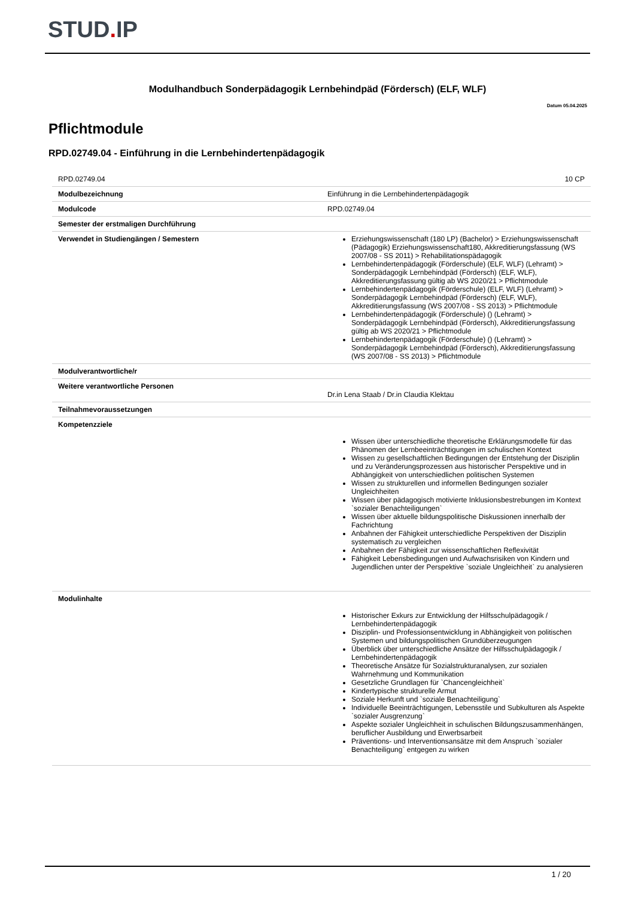STUD. IP
Modulhandbuch Sonderpädagogik Lernbehindpäd (Fördersch) (ELF, WLF)
Datum 05.04.2025
Pflichtmodule
RPD.02749.04 - Einführung in die Lernbehindertenpädagogik
| RPD.02749.04 | 10 CP |
| Modulbezeichnung | Einführung in die Lernbehindertenpädagogik |
| Modulcode | RPD.02749.04 |
| Semester der erstmaligen Durchführung | |
| Verwendet in Studiengängen / Semestern | Erziehungswissenschaft (180 LP) (Bachelor) > Erziehungswissenschaft (Pädagogik) Erziehungswissenschaft180, Akkreditierungsfassung (WS 2007/08 - SS 2011) > Rehabilitationspädagogik Lernbehindertenpädagogik (Förderschule) (ELF, WLF) (Lehramt) > Sonderpädagogik Lernbehindpäd (Fördersch) (ELF, WLF), Akkreditierungsfassung gültig ab WS 2020/21 > Pflichtmodule Lernbehindertenpädagogik (Förderschule) (ELF, WLF) (Lehramt) > Sonderpädagogik Lernbehindpäd (Fördersch) (ELF, WLF), Akkreditierungsfassung (WS 2007/08 - SS 2013) > Pflichtmodule Lernbehindertenpädagogik (Förderschule) () (Lehramt) > Sonderpädagogik Lernbehindpäd (Fördersch), Akkreditierungsfassung gültig ab WS 2020/21 > Pflichtmodule Lernbehindertenpädagogik (Förderschule) () (Lehramt) > Sonderpädagogik Lernbehindpäd (Fördersch), Akkreditierungsfassung (WS 2007/08 - SS 2013) > Pflichtmodule |
| Modulverantwortliche/r | |
| Weitere verantwortliche Personen | Dr.in Lena Staab / Dr.in Claudia Klektau |
| Teilnahmevoraussetzungen | |
| Kompetenzziele | Wissen über unterschiedliche theoretische Erklärungsmodelle für das Phänomen der Lernbeeinträchtigungen im schulischen Kontext Wissen zu gesellschaftlichen Bedingungen der Entstehung der Disziplin und zu Veränderungsprozessen aus historischer Perspektive und in Abhängigkeit von unterschiedlichen politischen Systemen Wissen zu strukturellen und informellen Bedingungen sozialer Ungleichheiten Wissen über pädagogisch motivierte Inklusionsbestrebungen im Kontext `sozialer Benachteiligungen` Wissen über aktuelle bildungspolitische Diskussionen innerhalb der Fachrichtung Anbahnen der Fähigkeit unterschiedliche Perspektiven der Disziplin systematisch zu vergleichen Anbahnen der Fähigkeit zur wissenschaftlichen Reflexivität Fähigkeit Lebensbedingungen und Aufwachsrisiken von Kindern und Jugendlichen unter der Perspektive `soziale Ungleichheit` zu analysieren |
| Modulinhalte | Historischer Exkurs zur Entwicklung der Hilfsschulpädagogik / Lernbehindertenpädagogik Disziplin- und Professionsentwicklung in Abhängigkeit von politischen Systemen und bildungspolitischen Grundüberzeugungen Überblick über unterschiedliche Ansätze der Hilfsschulpädagogik / Lernbehindertenpädagogik Theoretische Ansätze für Sozialstrukturanalysen, zur sozialen Wahrnehmung und Kommunikation Gesetzliche Grundlagen für `Chancengleichheit` Kindertypische strukturelle Armut Soziale Herkunft und `soziale Benachteiligung` Individuelle Beeinträchtigungen, Lebensstile und Subkulturen als Aspekte `sozialer Ausgrenzung` Aspekte sozialer Ungleichheit in schulischen Bildungszusammenhängen, beruflicher Ausbildung und Erwerbsarbeit Präventions- und Interventionsansätze mit dem Anspruch `sozialer Benachteiligung` entgegen zu wirken |
1 / 20